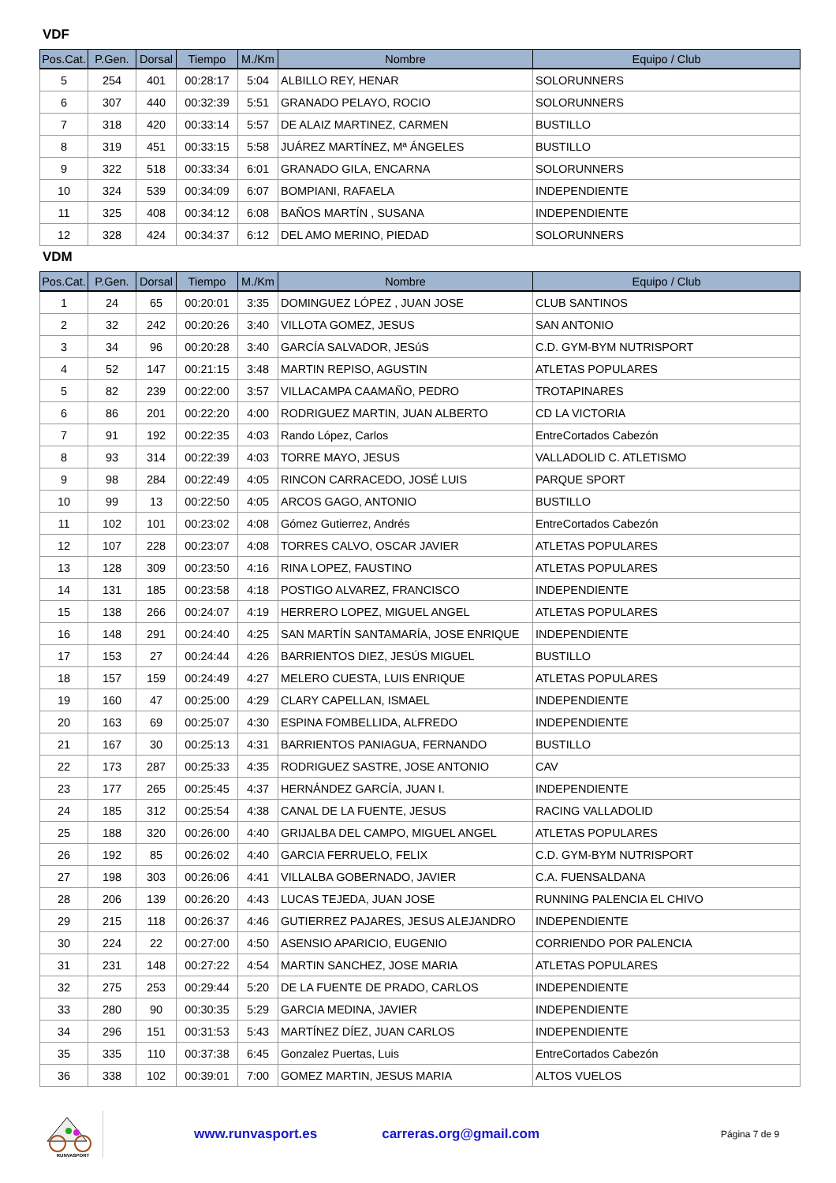VDF
| Pos.Cat. | P.Gen. | Dorsal | Tiempo | M./Km | Nombre | Equipo / Club |
| --- | --- | --- | --- | --- | --- | --- |
| 5 | 254 | 401 | 00:28:17 | 5:04 | ALBILLO REY, HENAR | SOLORUNNERS |
| 6 | 307 | 440 | 00:32:39 | 5:51 | GRANADO PELAYO, ROCIO | SOLORUNNERS |
| 7 | 318 | 420 | 00:33:14 | 5:57 | DE ALAIZ MARTINEZ, CARMEN | BUSTILLO |
| 8 | 319 | 451 | 00:33:15 | 5:58 | JUÁREZ MARTÍNEZ, Mª ÁNGELES | BUSTILLO |
| 9 | 322 | 518 | 00:33:34 | 6:01 | GRANADO GILA, ENCARNA | SOLORUNNERS |
| 10 | 324 | 539 | 00:34:09 | 6:07 | BOMPIANI, RAFAELA | INDEPENDIENTE |
| 11 | 325 | 408 | 00:34:12 | 6:08 | BAÑOS MARTÍN , SUSANA | INDEPENDIENTE |
| 12 | 328 | 424 | 00:34:37 | 6:12 | DEL AMO MERINO, PIEDAD | SOLORUNNERS |
VDM
| Pos.Cat. | P.Gen. | Dorsal | Tiempo | M./Km | Nombre | Equipo / Club |
| --- | --- | --- | --- | --- | --- | --- |
| 1 | 24 | 65 | 00:20:01 | 3:35 | DOMINGUEZ LÓPEZ , JUAN JOSE | CLUB SANTINOS |
| 2 | 32 | 242 | 00:20:26 | 3:40 | VILLOTA GOMEZ, JESUS | SAN ANTONIO |
| 3 | 34 | 96 | 00:20:28 | 3:40 | GARCÍA SALVADOR, JESúS | C.D. GYM-BYM NUTRISPORT |
| 4 | 52 | 147 | 00:21:15 | 3:48 | MARTIN REPISO, AGUSTIN | ATLETAS POPULARES |
| 5 | 82 | 239 | 00:22:00 | 3:57 | VILLACAMPA CAAMAÑO, PEDRO | TROTAPINARES |
| 6 | 86 | 201 | 00:22:20 | 4:00 | RODRIGUEZ MARTIN, JUAN ALBERTO | CD LA VICTORIA |
| 7 | 91 | 192 | 00:22:35 | 4:03 | Rando López, Carlos | EntreCortados Cabezón |
| 8 | 93 | 314 | 00:22:39 | 4:03 | TORRE MAYO, JESUS | VALLADOLID C. ATLETISMO |
| 9 | 98 | 284 | 00:22:49 | 4:05 | RINCON CARRACEDO, JOSÉ LUIS | PARQUE SPORT |
| 10 | 99 | 13 | 00:22:50 | 4:05 | ARCOS GAGO, ANTONIO | BUSTILLO |
| 11 | 102 | 101 | 00:23:02 | 4:08 | Gómez Gutierrez, Andrés | EntreCortados Cabezón |
| 12 | 107 | 228 | 00:23:07 | 4:08 | TORRES CALVO, OSCAR JAVIER | ATLETAS POPULARES |
| 13 | 128 | 309 | 00:23:50 | 4:16 | RINA LOPEZ, FAUSTINO | ATLETAS POPULARES |
| 14 | 131 | 185 | 00:23:58 | 4:18 | POSTIGO ALVAREZ, FRANCISCO | INDEPENDIENTE |
| 15 | 138 | 266 | 00:24:07 | 4:19 | HERRERO LOPEZ, MIGUEL ANGEL | ATLETAS POPULARES |
| 16 | 148 | 291 | 00:24:40 | 4:25 | SAN MARTÍN SANTAMARÍA, JOSE ENRIQUE | INDEPENDIENTE |
| 17 | 153 | 27 | 00:24:44 | 4:26 | BARRIENTOS DIEZ, JESÚS MIGUEL | BUSTILLO |
| 18 | 157 | 159 | 00:24:49 | 4:27 | MELERO CUESTA, LUIS ENRIQUE | ATLETAS POPULARES |
| 19 | 160 | 47 | 00:25:00 | 4:29 | CLARY CAPELLAN, ISMAEL | INDEPENDIENTE |
| 20 | 163 | 69 | 00:25:07 | 4:30 | ESPINA FOMBELLIDA, ALFREDO | INDEPENDIENTE |
| 21 | 167 | 30 | 00:25:13 | 4:31 | BARRIENTOS PANIAGUA, FERNANDO | BUSTILLO |
| 22 | 173 | 287 | 00:25:33 | 4:35 | RODRIGUEZ SASTRE, JOSE ANTONIO | CAV |
| 23 | 177 | 265 | 00:25:45 | 4:37 | HERNÁNDEZ GARCÍA, JUAN I. | INDEPENDIENTE |
| 24 | 185 | 312 | 00:25:54 | 4:38 | CANAL DE LA FUENTE, JESUS | RACING VALLADOLID |
| 25 | 188 | 320 | 00:26:00 | 4:40 | GRIJALBA DEL CAMPO, MIGUEL ANGEL | ATLETAS POPULARES |
| 26 | 192 | 85 | 00:26:02 | 4:40 | GARCIA FERRUELO, FELIX | C.D. GYM-BYM NUTRISPORT |
| 27 | 198 | 303 | 00:26:06 | 4:41 | VILLALBA GOBERNADO, JAVIER | C.A. FUENSALDANA |
| 28 | 206 | 139 | 00:26:20 | 4:43 | LUCAS TEJEDA, JUAN JOSE | RUNNING PALENCIA EL CHIVO |
| 29 | 215 | 118 | 00:26:37 | 4:46 | GUTIERREZ PAJARES, JESUS ALEJANDRO | INDEPENDIENTE |
| 30 | 224 | 22 | 00:27:00 | 4:50 | ASENSIO APARICIO, EUGENIO | CORRIENDO POR PALENCIA |
| 31 | 231 | 148 | 00:27:22 | 4:54 | MARTIN SANCHEZ, JOSE MARIA | ATLETAS POPULARES |
| 32 | 275 | 253 | 00:29:44 | 5:20 | DE LA FUENTE DE PRADO, CARLOS | INDEPENDIENTE |
| 33 | 280 | 90 | 00:30:35 | 5:29 | GARCIA MEDINA, JAVIER | INDEPENDIENTE |
| 34 | 296 | 151 | 00:31:53 | 5:43 | MARTÍNEZ DÍEZ, JUAN CARLOS | INDEPENDIENTE |
| 35 | 335 | 110 | 00:37:38 | 6:45 | Gonzalez Puertas, Luis | EntreCortados Cabezón |
| 36 | 338 | 102 | 00:39:01 | 7:00 | GOMEZ MARTIN, JESUS MARIA | ALTOS VUELOS |
RUNVASPORT
www.runvasport.es carreras.org@gmail.com Página 7 de 9